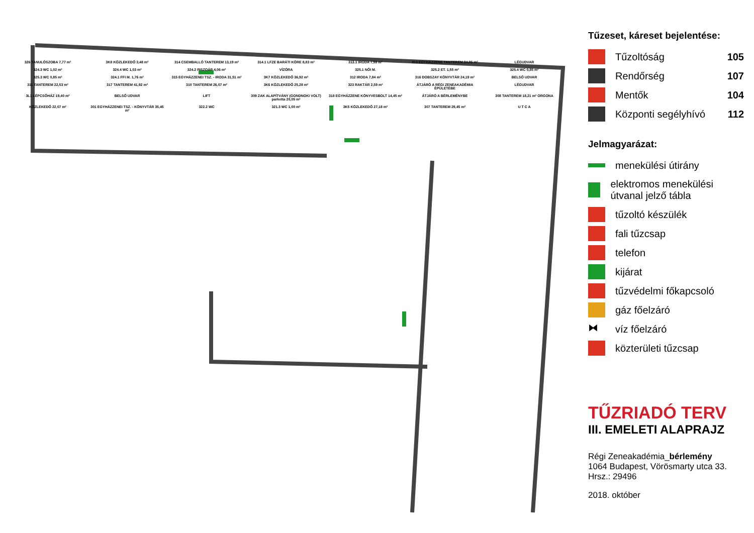326 TANULÓSZOBA 7,77 m² 3K8 KÖZLEKEDŐ 3,48 m² 314 CSEMBALLÓ TANTEREM 13,19 m² 314.1 LFZE BARÁTI KÖRE 8,83 m² 313.1 IRODA 7,58 m² 313 EGYHÁZZENE TANTEREM 24,86 m² LÉGUDVAR 324.3 WC 1,02 m² 324.4 WC 1,03 m² 324.2 PISZOÁR 4,06 m² VÍZÓRA 325.1 NŐI M. 325.2 ET. 1,55 m² 325.4 WC 0,85 m² 325.3 WC 0,85 m² 324.1 FFI M. 1,76 m² 315 EGYHÁZZENEI TSZ. - IRODA 31,51 m² 3K7 KÖZLEKEDŐ 36,92 m² 312 IRODA 7,84 m² 316 DOBSZAY KÖNYVTÁR 24,19 m² BELSŐ UDVAR 311 TANTEREM 22,53 m² 317 TANTEREM 41,92 m² 310 TANTEREM 26,07 m² 3K6 KÖZLEKEDŐ 25,28 m² 323 RAKTÁR 2,59 m² ÁTJÁRÓ A RÉGI ZENEAKADÉMIA ÉPÜLETÉBE LÉGUDVAR 3L1 LÉPCSŐHÁZ 19,40 m² BELSŐ UDVAR LIFT 309 ZAK ALAPÍTVÁNY (GONDNOKI VOLT) parketta 20,05 m² 318 EGYHÁZZENE KÖNYVESBOLT 14,45 m² ÁTJÁRÓ A BÉRLEMÉNYBE 308 TANTEREM 18,21 m² ORGONA KÖZLEKEDŐ 22,07 m² 301 EGYHÁZZENEI TSZ. - KÖNYVTÁR 35,45 m² 322.2 WC 321.3 WC 1,00 m² 3K5 KÖZLEKEDŐ 27,18 m² 307 TANTEREM 29,45 m² U T C A
Tűzeset, káreset bejelentése:
Tűzoltóság 105
Rendőrség 107
Mentők 104
Központi segélyhívó 112
Jelmagyarázat:
menekülési útirány
elektromos menekülési útvanal jelző tábla
tűzoltó készülék
fali tűzcsap
telefon
kijárat
tűzvédelmi főkapcsoló
gáz főelzáró
⧓
víz főelzáró
közterületi tűzcsap
TŰZRIADÓ TERV
III. EMELETI ALAPRAJZ
Régi Zeneakadémia_bérlemény
1064 Budapest, Vörösmarty utca 33.
Hrsz.: 29496
2018. október